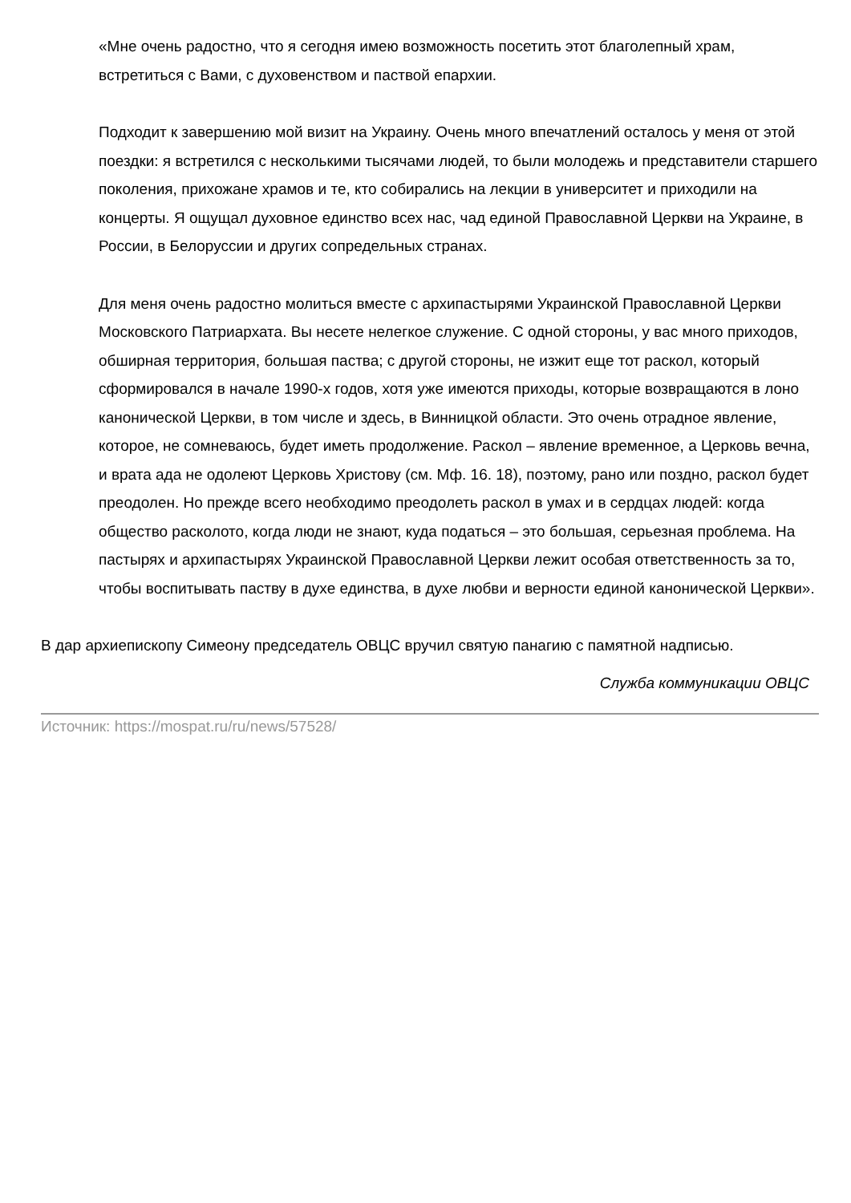«Мне очень радостно, что я сегодня имею возможность посетить этот благолепный храм, встретиться с Вами, с духовенством и паствой епархии.
Подходит к завершению мой визит на Украину. Очень много впечатлений осталось у меня от этой поездки: я встретился с несколькими тысячами людей, то были молодежь и представители старшего поколения, прихожане храмов и те, кто собирались на лекции в университет и приходили на концерты. Я ощущал духовное единство всех нас, чад единой Православной Церкви на Украине, в России, в Белоруссии и других сопредельных странах.
Для меня очень радостно молиться вместе с архипастырями Украинской Православной Церкви Московского Патриархата. Вы несете нелегкое служение. С одной стороны, у вас много приходов, обширная территория, большая паства; с другой стороны, не изжит еще тот раскол, который сформировался в начале 1990-х годов, хотя уже имеются приходы, которые возвращаются в лоно канонической Церкви, в том числе и здесь, в Винницкой области. Это очень отрадное явление, которое, не сомневаюсь, будет иметь продолжение. Раскол – явление временное, а Церковь вечна, и врата ада не одолеют Церковь Христову (см. Мф. 16. 18), поэтому, рано или поздно, раскол будет преодолен. Но прежде всего необходимо преодолеть раскол в умах и в сердцах людей: когда общество расколото, когда люди не знают, куда податься – это большая, серьезная проблема. На пастырях и архипастырях Украинской Православной Церкви лежит особая ответственность за то, чтобы воспитывать паству в духе единства, в духе любви и верности единой канонической Церкви».
В дар архиепископу Симеону председатель ОВЦС вручил святую панагию с памятной надписью.
Служба коммуникации ОВЦС
Источник: https://mospat.ru/ru/news/57528/